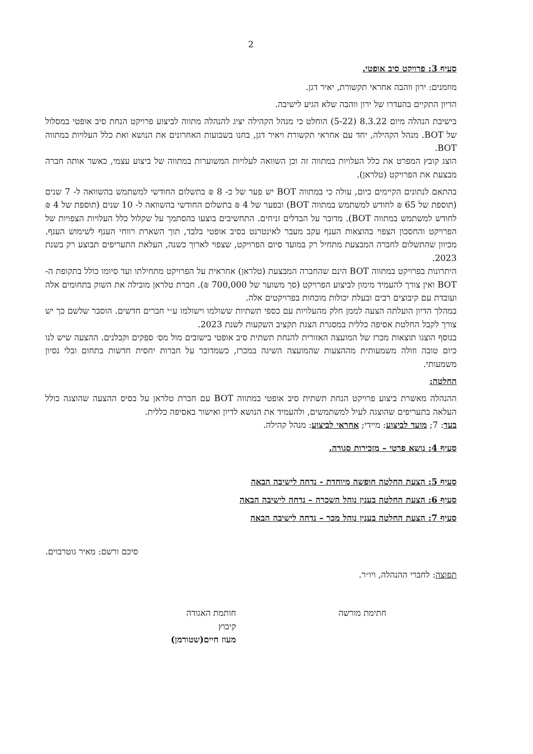2
סעיף 3: פרויקט סיב אופטי.
מוזמנים: ירון ווהבה אחראי תקשורת, יאיר דגן.
הדיון התקיים בהעדרו של ירון ווהבה שלא הגיע לישיבה.
בישיבת הנהלה מיום 8.3.22 (5-22) הוחלט כי מנהל הקהילה יציג להנהלה מתווה לביצוע פרויקט הנחת סיב אופטי במסלול של BOT. מנהל הקהילה, יחד עם אחראי תקשורת ויאיר דגן, בחנו בשבועות האחרונים את הנושא ואת כלל העלויות במתווה BOT.
הוצג קובץ המפרט את כלל העלויות במתווה זה וכן השוואה לעלויות המשוערות במתווה של ביצוע עצמי, כאשר אותה חברה מבצעת את הפרויקט (טלראן).
בהתאם לנתונים הקיימים כיום, עולה כי במתווה BOT יש פער של כ- 8 ₪ בתשלום החודשי למשתמש בהשוואה ל- 7 שנים (תוספת של 65 ₪ לחודש למשתמש במתווה BOT) ובפער של 4 ₪ בתשלום החודשי בהשוואה ל- 10 שנים (תוספת של 4 ₪ לחודש למשתמש במתווה BOT). מדובר על הבדלים זניחים. התחשיבים בוצעו בהסתמך על שקלול כלל העלויות הצפויות של הפרויקט והחסכון הצפוי בהוצאות הענף עקב מעבר לאינטרנט בסיב אופטי בלבד, תוך השארת רווחי הענף לשימוש הענף. מכיוון שהתשלום לחברה המבצעת מתחיל רק במועד סיום הפרויקט, שצפוי לארוך כשנה, העלאת התעריפים תבוצע רק בשנת 2023.
היתרונות בפרויקט במתווה BOT הינם שהחברה המבצעת (טלראן) אחראית על הפרויקט מתחילתו ועד סיומו כולל בתקופת ה- BOT ואין צורך להעמיד מימון לביצוע הפרויקט (סך משוער של 700,000 ₪). חברת טלראן מובילה את השוק בתחומים אלה ועובדת עם קיבוצים רבים ובעלת יכולות מוכחות בפרויקטים אלה.
במהלך הדיון הועלתה הצעה לממן חלק מהעלויות עם כספי תשתיות ששולמו וישולמו ע״י חברים חדשים. הוסבר שלשם כך יש צורך לקבל החלטת אסיפה כללית במסגרת הצגת תקציב השקעות לשנת 2023.
בנוסף הוצגו תוצאות מכרז של המועצה האזורית להנחת תשתית סיב אופטי בישובים מול מס׳ ספקים וקבלנים. ההצעה שיש לנו כיום טובה וזולה משמעותית מההצעות שהמועצה השיגה במכרז, כשמדובר על חברות יחסית חדשות בתחום ובלי נסיון משמעותי.
החלטה:
ההנהלה מאשרת ביצוע פרויקט הנחת תשתית סיב אופטי במתווה BOT עם חברת טלראן על בסיס ההצעה שהוצגה כולל העלאה בתעריפים שהוצגה לעיל למשתמשים, ולהעמיד את הנושא לדיון ואישור באסיפה כללית.
בעד: 7; מועד לביצוע: מיידי; אחראי לביצוע: מנהל קהילה.
סעיף 4: נושא פרטי – מזכירות סגורה.
סעיף 5: הצעת החלטה חופשה מיוחדת - נדחה לישיבה הבאה
סעיף 6: הצעת החלטה בענין נוהל השכרה – נדחה לישיבה הבאה
סעיף 7: הצעת החלטה בענין נוהל מכר – נדחה לישיבה הבאה
סיכם ורשם: מאיר גוטרבוים.
תפוצה: לחברי ההנהלה, ויו״ר.
חתימת מורשה חותמת האגודה
קיבוץ
מעוז חיים(שטורמן)